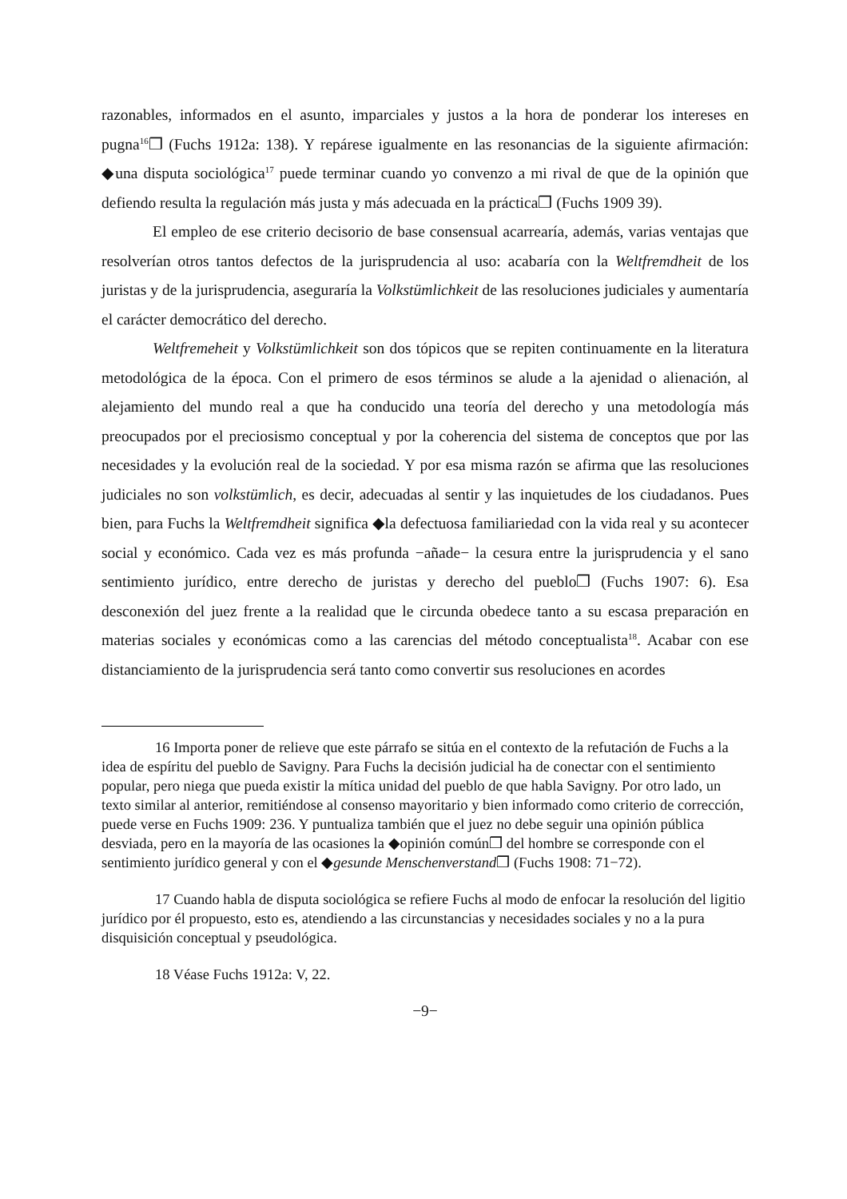razonables, informados en el asunto, imparciales y justos a la hora de ponderar los intereses en pugna<sup>16</sup>❒ (Fuchs 1912a: 138). Y repárese igualmente en las resonancias de la siguiente afirmación: ◆una disputa sociológica<sup>17</sup> puede terminar cuando yo convenzo a mi rival de que de la opinión que defiendo resulta la regulación más justa y más adecuada en la práctica❒ (Fuchs 1909 39).
El empleo de ese criterio decisorio de base consensual acarrearía, además, varias ventajas que resolverían otros tantos defectos de la jurisprudencia al uso: acabaría con la Weltfremdheit de los juristas y de la jurisprudencia, aseguraría la Volkstümlichkeit de las resoluciones judiciales y aumentaría el carácter democrático del derecho.
Weltfremeheit y Volkstümlichkeit son dos tópicos que se repiten continuamente en la literatura metodológica de la época. Con el primero de esos términos se alude a la ajenidad o alienación, al alejamiento del mundo real a que ha conducido una teoría del derecho y una metodología más preocupados por el preciosismo conceptual y por la coherencia del sistema de conceptos que por las necesidades y la evolución real de la sociedad. Y por esa misma razón se afirma que las resoluciones judiciales no son volkstümlich, es decir, adecuadas al sentir y las inquietudes de los ciudadanos. Pues bien, para Fuchs la Weltfremdheit significa ◆la defectuosa familiariedad con la vida real y su acontecer social y económico. Cada vez es más profunda −añade− la cesura entre la jurisprudencia y el sano sentimiento jurídico, entre derecho de juristas y derecho del pueblo❒ (Fuchs 1907: 6). Esa desconexión del juez frente a la realidad que le circunda obedece tanto a su escasa preparación en materias sociales y económicas como a las carencias del método conceptualista<sup>18</sup>. Acabar con ese distanciamiento de la jurisprudencia será tanto como convertir sus resoluciones en acordes
16 Importa poner de relieve que este párrafo se sitúa en el contexto de la refutación de Fuchs a la idea de espíritu del pueblo de Savigny. Para Fuchs la decisión judicial ha de conectar con el sentimiento popular, pero niega que pueda existir la mítica unidad del pueblo de que habla Savigny. Por otro lado, un texto similar al anterior, remitiéndose al consenso mayoritario y bien informado como criterio de corrección, puede verse en Fuchs 1909: 236. Y puntualiza también que el juez no debe seguir una opinión pública desviada, pero en la mayoría de las ocasiones la ◆opinión común❒ del hombre se corresponde con el sentimiento jurídico general y con el ◆gesunde Menschenverstand❒ (Fuchs 1908: 71−72).
17 Cuando habla de disputa sociológica se refiere Fuchs al modo de enfocar la resolución del ligitio jurídico por él propuesto, esto es, atendiendo a las circunstancias y necesidades sociales y no a la pura disquisición conceptual y pseudológica.
18 Véase Fuchs 1912a: V, 22.
−9−